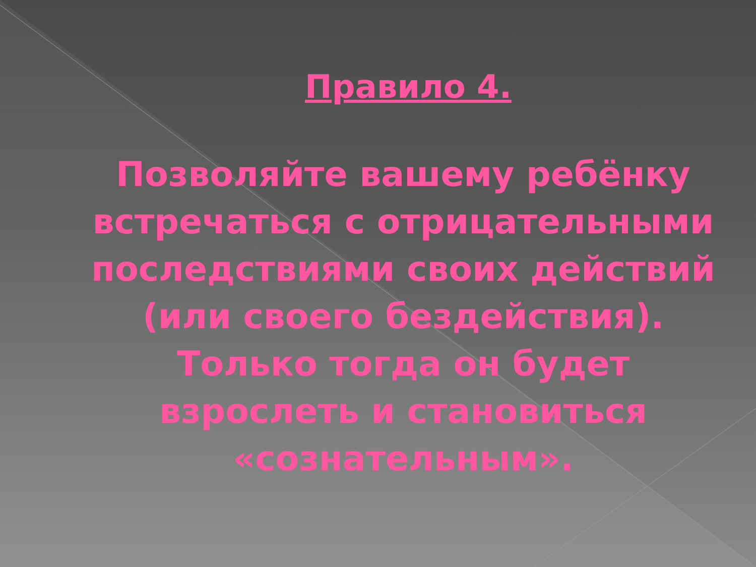Правило 4.
Позволяйте вашему ребёнку встречаться с отрицательными последствиями своих действий (или своего бездействия). Только тогда он будет взрослеть и становиться «сознательным».